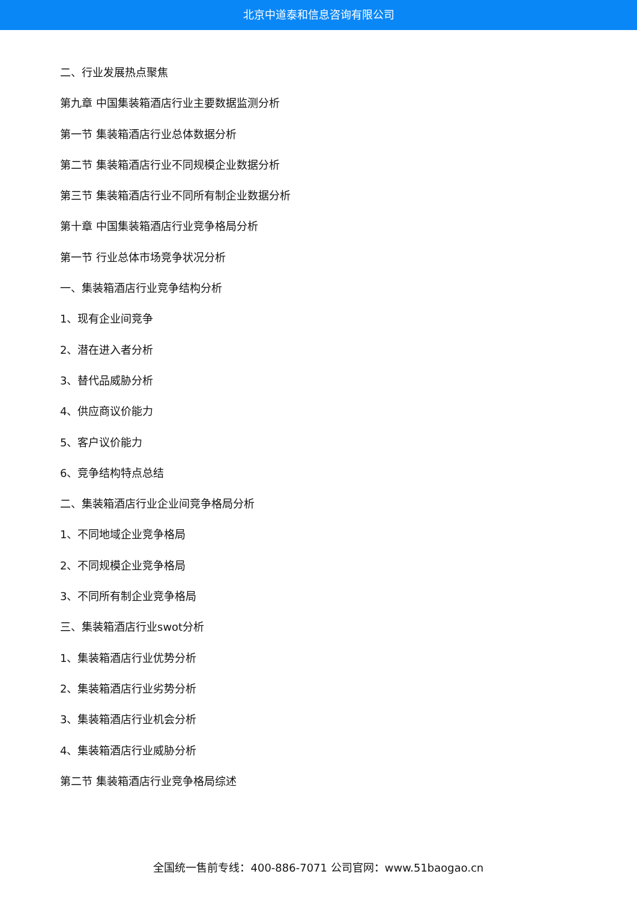北京中道泰和信息咨询有限公司
二、行业发展热点聚焦
第九章 中国集装箱酒店行业主要数据监测分析
第一节 集装箱酒店行业总体数据分析
第二节 集装箱酒店行业不同规模企业数据分析
第三节 集装箱酒店行业不同所有制企业数据分析
第十章 中国集装箱酒店行业竞争格局分析
第一节 行业总体市场竞争状况分析
一、集装箱酒店行业竞争结构分析
1、现有企业间竞争
2、潜在进入者分析
3、替代品威胁分析
4、供应商议价能力
5、客户议价能力
6、竞争结构特点总结
二、集装箱酒店行业企业间竞争格局分析
1、不同地域企业竞争格局
2、不同规模企业竞争格局
3、不同所有制企业竞争格局
三、集装箱酒店行业swot分析
1、集装箱酒店行业优势分析
2、集装箱酒店行业劣势分析
3、集装箱酒店行业机会分析
4、集装箱酒店行业威胁分析
第二节 集装箱酒店行业竞争格局综述
全国统一售前专线：400-886-7071 公司官网：www.51baogao.cn